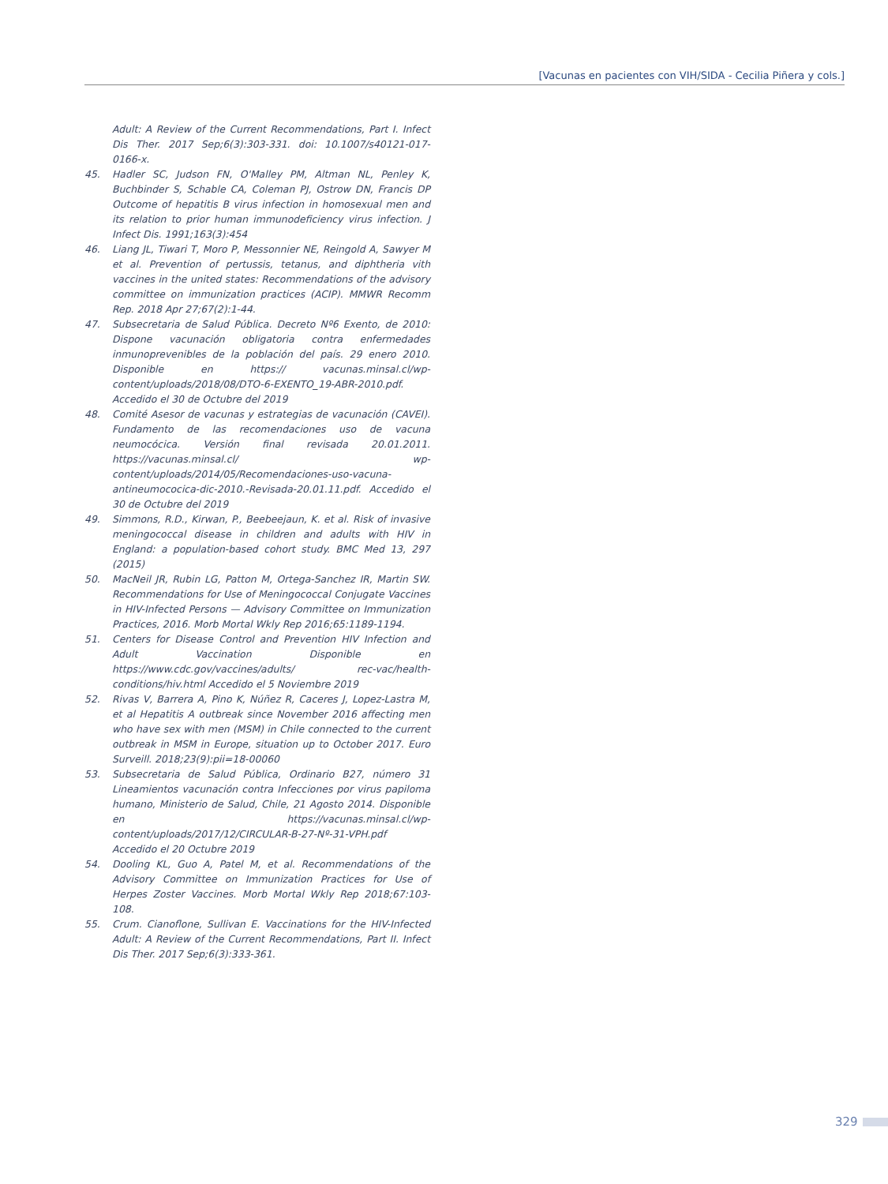[Vacunas en pacientes con VIH/SIDA - Cecilia Piñera y cols.]
Adult: A Review of the Current Recommendations, Part I. Infect Dis Ther. 2017 Sep;6(3):303-331. doi: 10.1007/s40121-017-0166-x.
45. Hadler SC, Judson FN, O'Malley PM, Altman NL, Penley K, Buchbinder S, Schable CA, Coleman PJ, Ostrow DN, Francis DP Outcome of hepatitis B virus infection in homosexual men and its relation to prior human immunodeficiency virus infection. J Infect Dis. 1991;163(3):454
46. Liang JL, Tiwari T, Moro P, Messonnier NE, Reingold A, Sawyer M et al. Prevention of pertussis, tetanus, and diphtheria vith vaccines in the united states: Recommendations of the advisory committee on immunization practices (ACIP). MMWR Recomm Rep. 2018 Apr 27;67(2):1-44.
47. Subsecretaria de Salud Pública. Decreto Nº6 Exento, de 2010: Dispone vacunación obligatoria contra enfermedades inmunoprevenibles de la población del país. 29 enero 2010. Disponible en https:// vacunas.minsal.cl/wp-content/uploads/2018/08/DTO-6-EXENTO_19-ABR-2010.pdf. Accedido el 30 de Octubre del 2019
48. Comité Asesor de vacunas y estrategias de vacunación (CAVEI). Fundamento de las recomendaciones uso de vacuna neumocócica. Versión final revisada 20.01.2011. https://vacunas.minsal.cl/ wp-content/uploads/2014/05/Recomendaciones-uso-vacuna-antineumococica-dic-2010.-Revisada-20.01.11.pdf. Accedido el 30 de Octubre del 2019
49. Simmons, R.D., Kirwan, P., Beebeejaun, K. et al. Risk of invasive meningococcal disease in children and adults with HIV in England: a population-based cohort study. BMC Med 13, 297 (2015)
50. MacNeil JR, Rubin LG, Patton M, Ortega-Sanchez IR, Martin SW. Recommendations for Use of Meningococcal Conjugate Vaccines in HIV-Infected Persons — Advisory Committee on Immunization Practices, 2016. Morb Mortal Wkly Rep 2016;65:1189-1194.
51. Centers for Disease Control and Prevention HIV Infection and Adult Vaccination Disponible en https://www.cdc.gov/vaccines/adults/ rec-vac/health-conditions/hiv.html Accedido el 5 Noviembre 2019
52. Rivas V, Barrera A, Pino K, Núñez R, Caceres J, Lopez-Lastra M, et al Hepatitis A outbreak since November 2016 affecting men who have sex with men (MSM) in Chile connected to the current outbreak in MSM in Europe, situation up to October 2017. Euro Surveill. 2018;23(9):pii=18-00060
53. Subsecretaria de Salud Pública, Ordinario B27, número 31 Lineamientos vacunación contra Infecciones por virus papiloma humano, Ministerio de Salud, Chile, 21 Agosto 2014. Disponible en https://vacunas.minsal.cl/wp-content/uploads/2017/12/CIRCULAR-B-27-Nº-31-VPH.pdf Accedido el 20 Octubre 2019
54. Dooling KL, Guo A, Patel M, et al. Recommendations of the Advisory Committee on Immunization Practices for Use of Herpes Zoster Vaccines. Morb Mortal Wkly Rep 2018;67:103-108.
55. Crum. Cianoflone, Sullivan E. Vaccinations for the HIV-Infected Adult: A Review of the Current Recommendations, Part II. Infect Dis Ther. 2017 Sep;6(3):333-361.
329